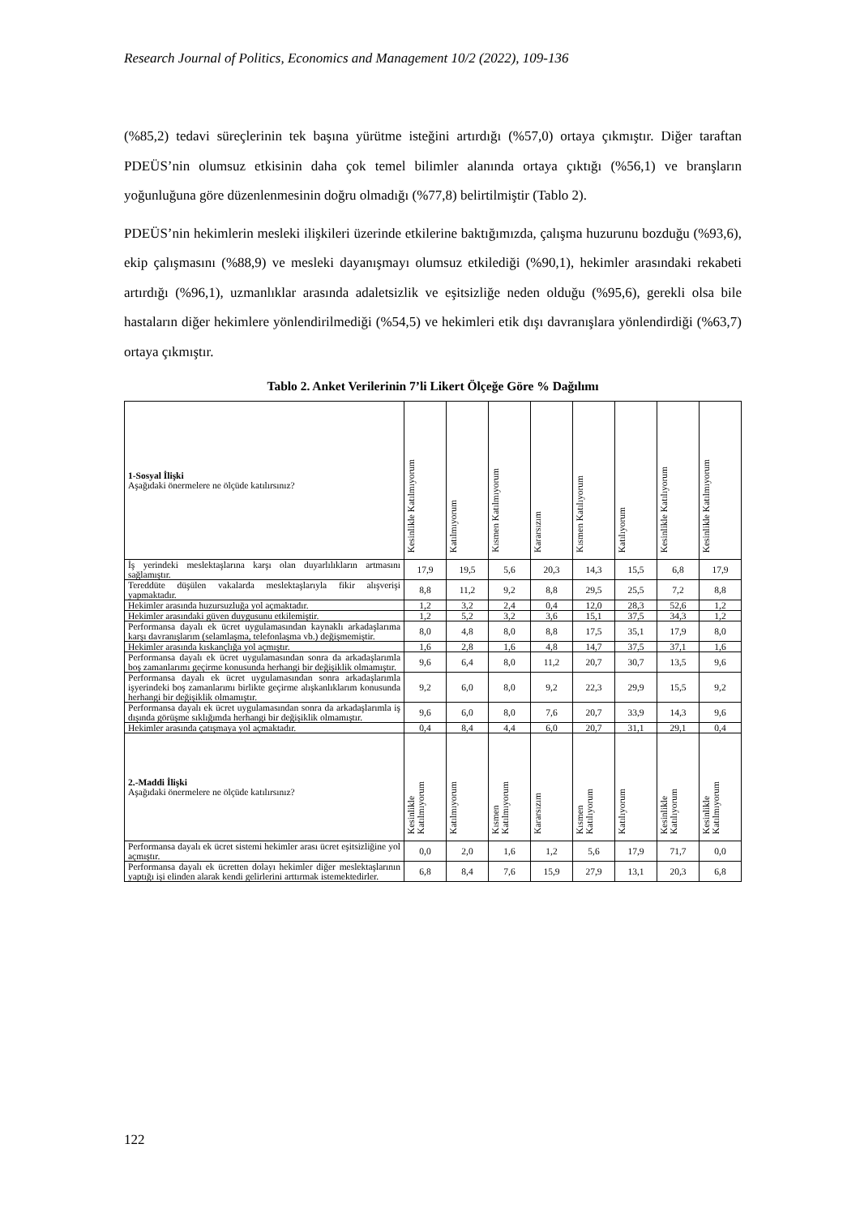Research Journal of Politics, Economics and Management 10/2 (2022), 109-136
(%85,2) tedavi süreçlerinin tek başına yürütme isteğini artırdığı (%57,0) ortaya çıkmıştır. Diğer taraftan PDEÜS’nin olumsuz etkisinin daha çok temel bilimler alanında ortaya çıktığı (%56,1) ve branşların yoğunluğuna göre düzenlenmesinin doğru olmadığı (%77,8) belirtilmiştir (Tablo 2).
PDEÜS’nin hekimlerin mesleki ilişkileri üzerinde etkilerine baktığımızda, çalışma huzurunu bozduğu (%93,6), ekip çalışmasını (%88,9) ve mesleki dayanışmayı olumsuz etkilediği (%90,1), hekimler arasındaki rekabeti artırdığı (%96,1), uzmanlıklar arasında adaletsizlik ve eşitsizliğe neden olduğu (%95,6), gerekli olsa bile hastaların diğer hekimlere yönlendirilmediği (%54,5) ve hekimleri etik dışı davranışlara yönlendirdiği (%63,7) ortaya çıkmıştır.
Tablo 2. Anket Verilerinin 7’li Likert Ölçeğe Göre % Dağılımı
| 1-Sosyal İlişki Aşağıdaki önermelere ne ölçüde katılırsınız? | Kesinlikle Katılmıyorum | Katılmıyorum | Kısmen Katılmıyorum | Kararsızım | Kısmen Katılıyorum | Katılıyorum | Kesinlikle Katılıyorum | Kesinlikle Katılmıyorum |
| --- | --- | --- | --- | --- | --- | --- | --- | --- |
| İş yerindeki meslektaşlarına karşı olan duyarlılıkların artmasını sağlamıştır. | 17,9 | 19,5 | 5,6 | 20,3 | 14,3 | 15,5 | 6,8 | 17,9 |
| Tereddüte düşülen vakalarda meslektaşlarıyla fikir alışverişi yapmaktadır. | 8,8 | 11,2 | 9,2 | 8,8 | 29,5 | 25,5 | 7,2 | 8,8 |
| Hekimler arasında huzursuzluğa yol açmaktadır. | 1,2 | 3,2 | 2,4 | 0,4 | 12,0 | 28,3 | 52,6 | 1,2 |
| Hekimler arasındaki güven duygusunu etkilemiştir. | 1,2 | 5,2 | 3,2 | 3,6 | 15,1 | 37,5 | 34,3 | 1,2 |
| Performansa dayalı ek ücret uygulamasından kaynaklı arkadaşlarıma karşı davranışlarım (selamlaşma, telefonlaşma vb.) değişmemiştir. | 8,0 | 4,8 | 8,0 | 8,8 | 17,5 | 35,1 | 17,9 | 8,0 |
| Hekimler arasında kıskançlığa yol açmıştır. | 1,6 | 2,8 | 1,6 | 4,8 | 14,7 | 37,5 | 37,1 | 1,6 |
| Performansa dayalı ek ücret uygulamasından sonra da arkadaşlarımla boş zamanlarımı geçirme konusunda herhangi bir değişiklik olmamıştır. | 9,6 | 6,4 | 8,0 | 11,2 | 20,7 | 30,7 | 13,5 | 9,6 |
| Performansa dayalı ek ücret uygulamasından sonra arkadaşlarımla işyerindeki boş zamanlarımı birlikte geçirme alışkanlıklarım konusunda herhangi bir değişiklik olmamıştır. | 9,2 | 6,0 | 8,0 | 9,2 | 22,3 | 29,9 | 15,5 | 9,2 |
| Performansa dayalı ek ücret uygulamasından sonra da arkadaşlarımla iş dışında görüşme sıklığımda herhangi bir değişiklik olmamıştır. | 9,6 | 6,0 | 8,0 | 7,6 | 20,7 | 33,9 | 14,3 | 9,6 |
| Hekimler arasında çatışmaya yol açmaktadır. | 0,4 | 8,4 | 4,4 | 6,0 | 20,7 | 31,1 | 29,1 | 0,4 |
| 2.-Maddi İlişki Aşağıdaki önermelere ne ölçüde katılırsınız? | Kesinlikle Katılmıyorum | Katılmıyorum | Kısmen Katılmıyorum | Kararsızım | Kısmen Katılıyorum | Katılıyorum | Kesinlikle Katılıyorum | Kesinlikle Katılmıyorum |
| Performansa dayalı ek ücret sistemi hekimler arası ücret eşitsizliğine yol açmıştır. | 0,0 | 2,0 | 1,6 | 1,2 | 5,6 | 17,9 | 71,7 | 0,0 |
| Performansa dayalı ek ücretten dolayı hekimler diğer meslektaşlarının yaptığı işi elinden alarak kendi gelirlerini arttırmak istemektedirler. | 6,8 | 8,4 | 7,6 | 15,9 | 27,9 | 13,1 | 20,3 | 6,8 |
122